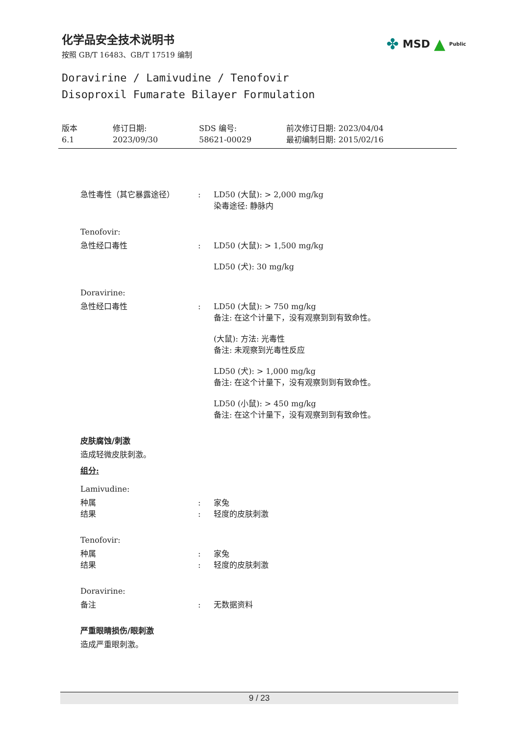化学品安全技术说明书
按照 GB/T 16483、GB/T 17519 编制
✤ MSD ▲ Public
Doravirine / Lamivudine / Tenofovir
Disoproxil Fumarate Bilayer Formulation
版本
6.1
修订日期:
2023/09/30
SDS 编号:
58621-00029
前次修订日期: 2023/04/04
最初编制日期: 2015/02/16
急性毒性（其它暴露途径） : LD50 (大鼠): > 2,000 mg/kg
染毒途径: 静脉内
Tenofovir:
急性经口毒性 : LD50 (大鼠): > 1,500 mg/kg
LD50 (犬): 30 mg/kg
Doravirine:
急性经口毒性 : LD50 (大鼠): > 750 mg/kg
备注: 在这个计量下，没有观察到到有致命性。
(大鼠): 方法: 光毒性
备注: 未观察到光毒性反应
LD50 (犬): > 1,000 mg/kg
备注: 在这个计量下，没有观察到到有致命性。
LD50 (小鼠): > 450 mg/kg
备注: 在这个计量下，没有观察到到有致命性。
皮肤腐蚀/刺激
造成轻微皮肤刺激。
组分:
Lamivudine:
种属
结果
:
:
家兔
轻度的皮肤刺激
Tenofovir:
种属
结果
:
:
家兔
轻度的皮肤刺激
Doravirine:
备注 : 无数据资料
严重眼睛损伤/眼刺激
造成严重眼刺激。
9 / 23